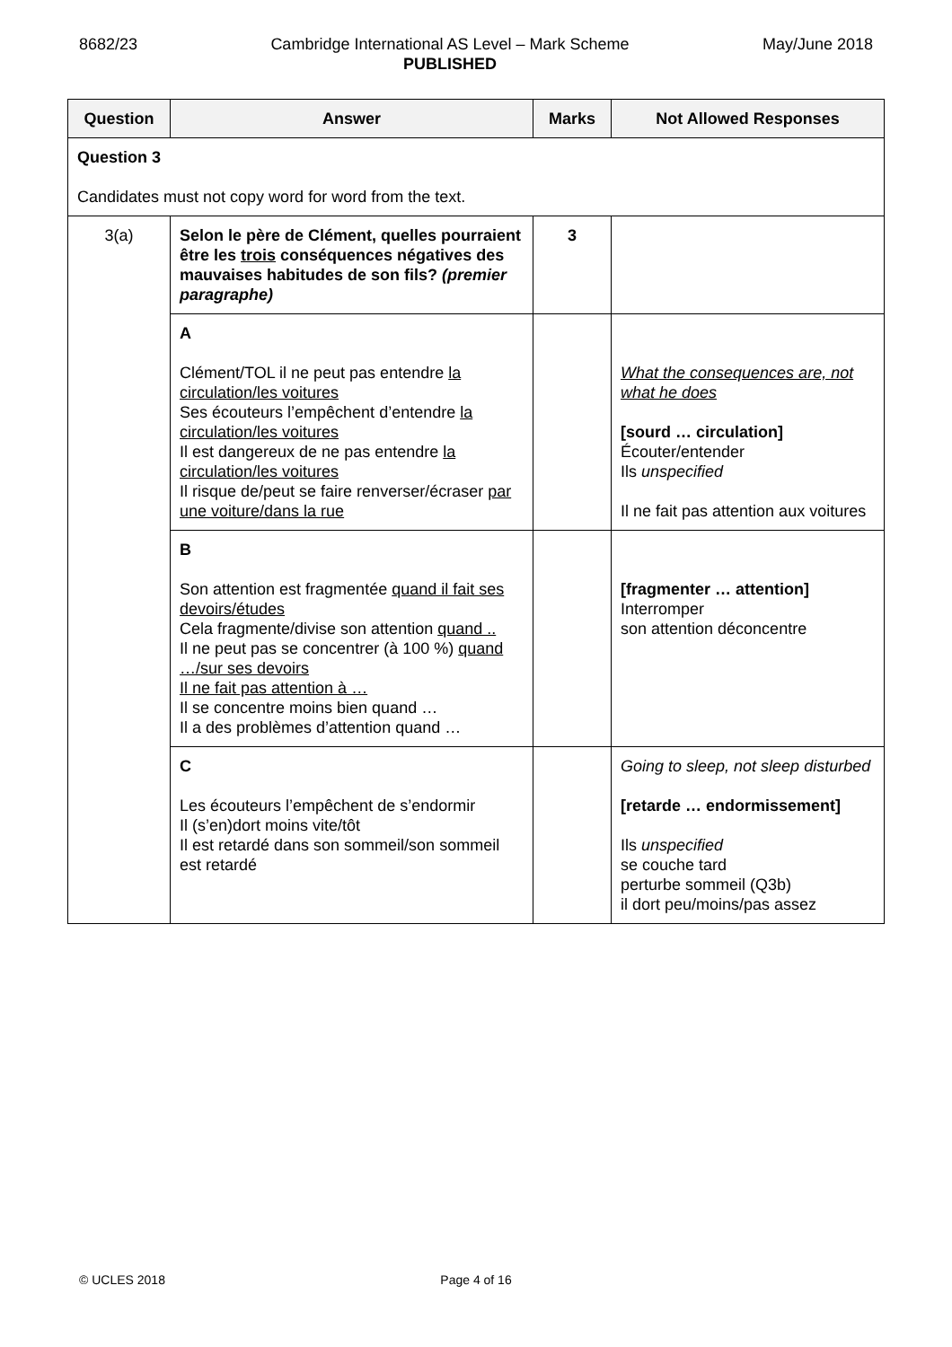8682/23 Cambridge International AS Level – Mark Scheme
PUBLISHED
May/June 2018
| Question | Answer | Marks | Not Allowed Responses |
| --- | --- | --- | --- |
| Question 3 Candidates must not copy word for word from the text. | | | |
| 3(a) | Selon le père de Clément, quelles pourraient être les trois conséquences négatives des mauvaises habitudes de son fils? (premier paragraphe) | 3 | |
| | A Clément/TOL il ne peut pas entendre la circulation/les voitures Ses écouteurs l’empêchent d’entendre la circulation/les voitures Il est dangereux de ne pas entendre la circulation/les voitures Il risque de/peut se faire renverser/écraser par une voiture/dans la rue | | What the consequences are, not what he does [sourd … circulation] Écouter/entender Ils unspecified Il ne fait pas attention aux voitures |
| | B Son attention est fragmentée quand il fait ses devoirs/études Cela fragmente/divise son attention quand .. Il ne peut pas se concentrer (à 100 %) quand …/sur ses devoirs Il ne fait pas attention à … Il se concentre moins bien quand … Il a des problèmes d’attention quand … | | [fragmenter … attention] Interromper son attention déconcentre |
| | C Les écouteurs l’empêchent de s’endormir Il (s’en)dort moins vite/tôt Il est retardé dans son sommeil/son sommeil est retardé | | Going to sleep, not sleep disturbed [retarde … endormissement] Ils unspecified se couche tard perturbe sommeil (Q3b) il dort peu/moins/pas assez |
© UCLES 2018 Page 4 of 16